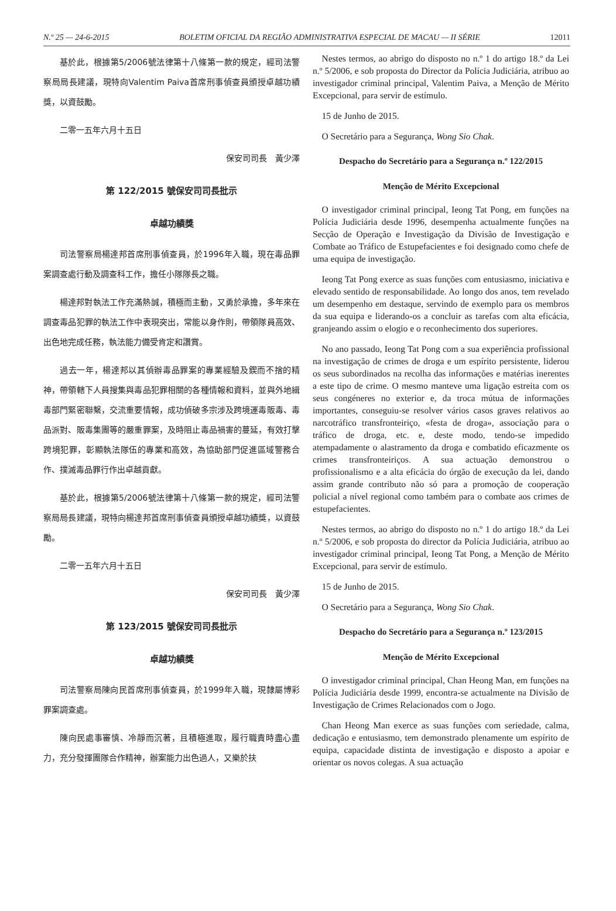N.º 25 — 24-6-2015 BOLETIM OFICIAL DA REGIÃO ADMINISTRATIVA ESPECIAL DE MACAU — II SÉRIE 12011
基於此，根據第5/2006號法律第十八條第一款的規定，經司法警察局局長建議，現特向Valentim Paiva首席刑事偵查員頒授卓越功績獎，以資鼓勵。
二零一五年六月十五日
保安司司長　黃少澤
第 122/2015 號保安司司長批示
卓越功績獎
司法警察局楊達邦首席刑事偵查員，於1996年入職，現在毒品罪案調查處行動及調查科工作，擔任小隊隊長之職。
楊達邦對執法工作充滿熱誠，積極而主動，又勇於承擔，多年來在調查毒品犯罪的執法工作中表現突出，常能以身作則，帶領隊員高效、出色地完成任務，執法能力備受肯定和讚賞。
過去一年，楊達邦以其偵辦毒品罪案的專業經驗及鍥而不捨的精神，帶領轄下人員搜集與毒品犯罪相關的各種情報和資料，並與外地緝毒部門緊密聯繫，交流重要情報，成功偵破多宗涉及跨境運毒販毒、毒品派對、販毒集團等的嚴重罪案，及時阻止毒品禍害的蔓延，有效打擊跨境犯罪，彰顯執法隊伍的專業和高效，為協助部門促進區域警務合作、撲滅毒品罪行作出卓越貢獻。
基於此，根據第5/2006號法律第十八條第一款的規定，經司法警察局局長建議，現特向楊達邦首席刑事偵查員頒授卓越功績獎，以資鼓勵。
二零一五年六月十五日
保安司司長　黃少澤
第 123/2015 號保安司司長批示
卓越功績獎
司法警察局陳向民首席刑事偵查員，於1999年入職，現隸屬博彩罪案調查處。
陳向民處事審慎、冷靜而沉著，且積極進取，履行職責時盡心盡力，充分發揮團隊合作精神，辦案能力出色過人，又樂於扶
Nestes termos, ao abrigo do disposto no n.º 1 do artigo 18.º da Lei n.º 5/2006, e sob proposta do Director da Polícia Judiciária, atribuo ao investigador criminal principal, Valentim Paiva, a Menção de Mérito Excepcional, para servir de estímulo.
15 de Junho de 2015.
O Secretário para a Segurança, Wong Sio Chak.
Despacho do Secretário para a Segurança n.º 122/2015
Menção de Mérito Excepcional
O investigador criminal principal, Ieong Tat Pong, em funções na Polícia Judiciária desde 1996, desempenha actualmente funções na Secção de Operação e Investigação da Divisão de Investigação e Combate ao Tráfico de Estupefacientes e foi designado como chefe de uma equipa de investigação.
Ieong Tat Pong exerce as suas funções com entusiasmo, iniciativa e elevado sentido de responsabilidade. Ao longo dos anos, tem revelado um desempenho em destaque, servindo de exemplo para os membros da sua equipa e liderando-os a concluir as tarefas com alta eficácia, granjeando assim o elogio e o reconhecimento dos superiores.
No ano passado, Ieong Tat Pong com a sua experiência profissional na investigação de crimes de droga e um espírito persistente, liderou os seus subordinados na recolha das informações e matérias inerentes a este tipo de crime. O mesmo manteve uma ligação estreita com os seus congéneres no exterior e, da troca mútua de informações importantes, conseguiu-se resolver vários casos graves relativos ao narcotráfico transfronteiriço, «festa de droga», associação para o tráfico de droga, etc. e, deste modo, tendo-se impedido atempadamente o alastramento da droga e combatido eficazmente os crimes transfronteiriços. A sua actuação demonstrou o profissionalismo e a alta eficácia do órgão de execução da lei, dando assim grande contributo não só para a promoção de cooperação policial a nível regional como também para o combate aos crimes de estupefacientes.
Nestes termos, ao abrigo do disposto no n.º 1 do artigo 18.º da Lei n.º 5/2006, e sob proposta do director da Polícia Judiciária, atribuo ao investigador criminal principal, Ieong Tat Pong, a Menção de Mérito Excepcional, para servir de estímulo.
15 de Junho de 2015.
O Secretário para a Segurança, Wong Sio Chak.
Despacho do Secretário para a Segurança n.º 123/2015
Menção de Mérito Excepcional
O investigador criminal principal, Chan Heong Man, em funções na Polícia Judiciária desde 1999, encontra-se actualmente na Divisão de Investigação de Crimes Relacionados com o Jogo.
Chan Heong Man exerce as suas funções com seriedade, calma, dedicação e entusiasmo, tem demonstrado plenamente um espírito de equipa, capacidade distinta de investigação e disposto a apoiar e orientar os novos colegas. A sua actuação